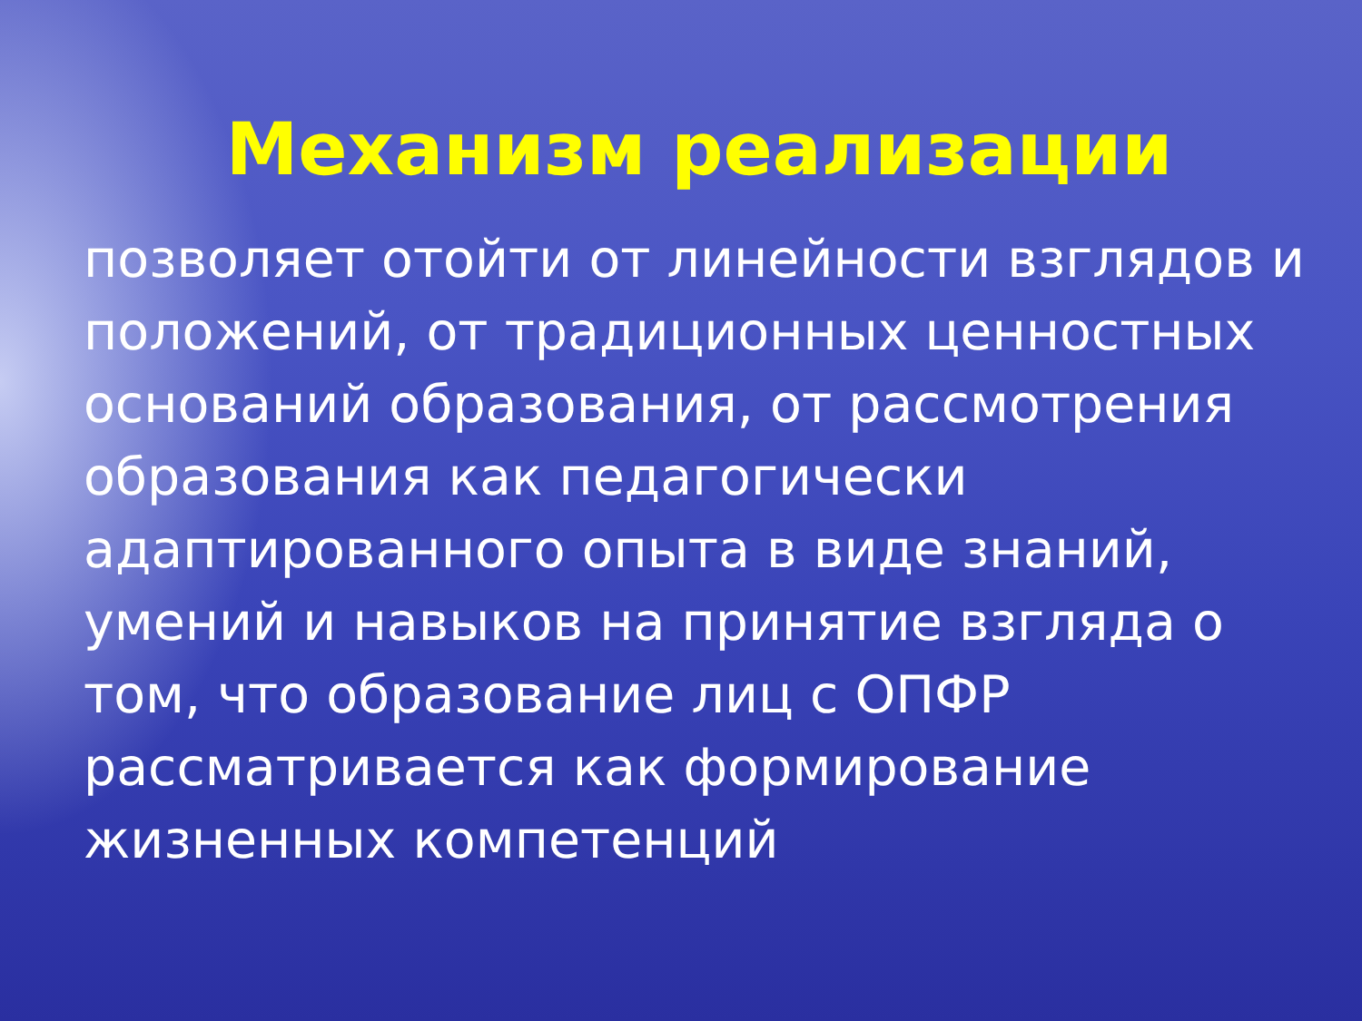Механизм реализации
позволяет отойти от линейности взглядов и положений, от традиционных ценностных оснований образования, от рассмотрения образования как педагогически адаптированного опыта в виде знаний, умений и навыков на принятие взгляда о том, что образование лиц с ОПФР рассматривается как формирование жизненных компетенций